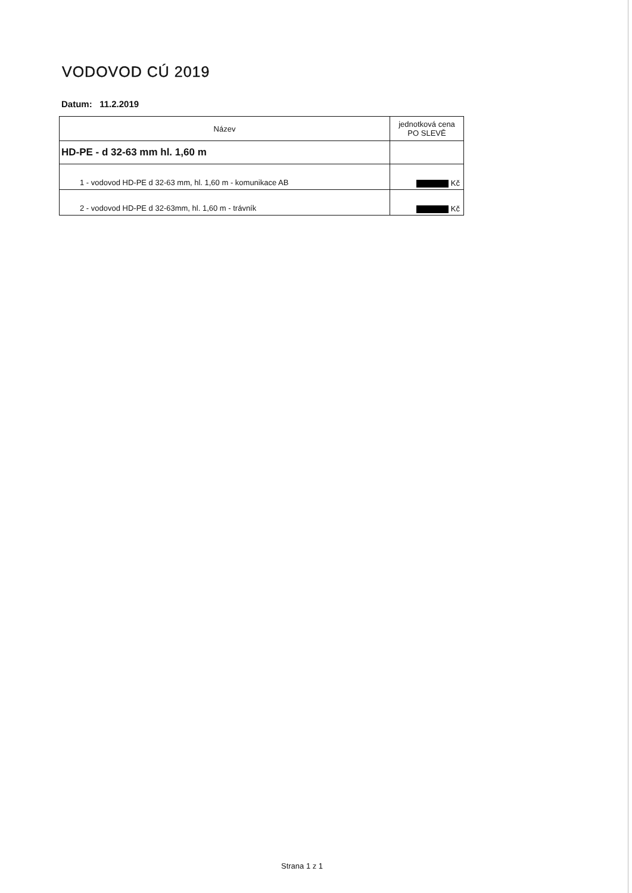VODOVOD CÚ 2019
Datum: 11.2.2019
| Název | jednotková cena PO SLEVĚ |
| --- | --- |
| HD-PE - d 32-63 mm hl. 1,60 m | |
| 1 - vodovod HD-PE d 32-63 mm, hl. 1,60 m - komunikace AB | Kč |
| 2 - vodovod HD-PE d 32-63mm, hl. 1,60 m - trávník | Kč |
Strana 1 z 1